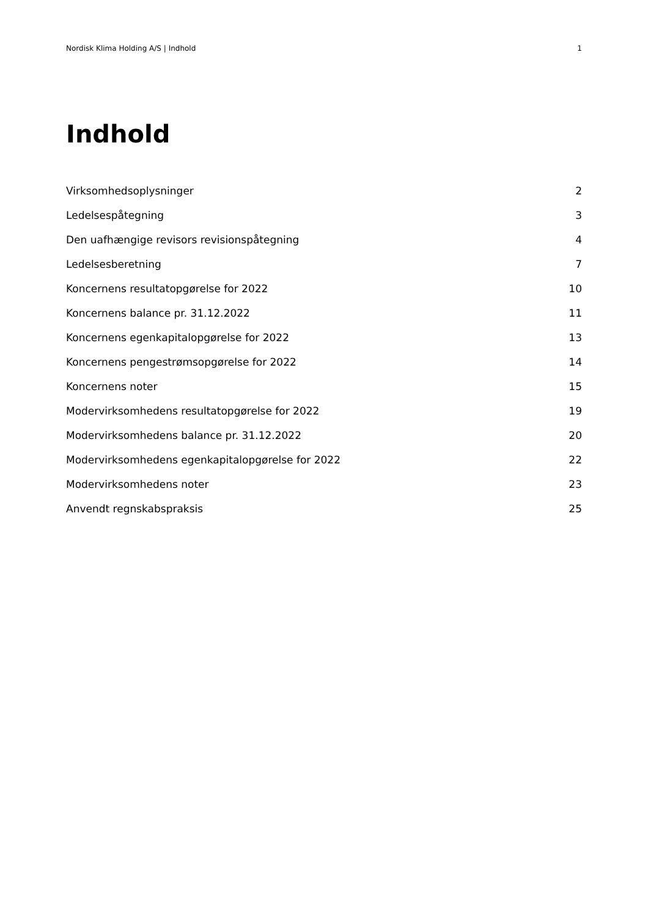Nordisk Klima Holding A/S | Indhold 1
Indhold
Virksomhedsoplysninger 2
Ledelsespåtegning 3
Den uafhængige revisors revisionspåtegning 4
Ledelsesberetning 7
Koncernens resultatopgørelse for 2022 10
Koncernens balance pr. 31.12.2022 11
Koncernens egenkapitalopgørelse for 2022 13
Koncernens pengestrømsopgørelse for 2022 14
Koncernens noter 15
Modervirksomhedens resultatopgørelse for 2022 19
Modervirksomhedens balance pr. 31.12.2022 20
Modervirksomhedens egenkapitalopgørelse for 2022 22
Modervirksomhedens noter 23
Anvendt regnskabspraksis 25